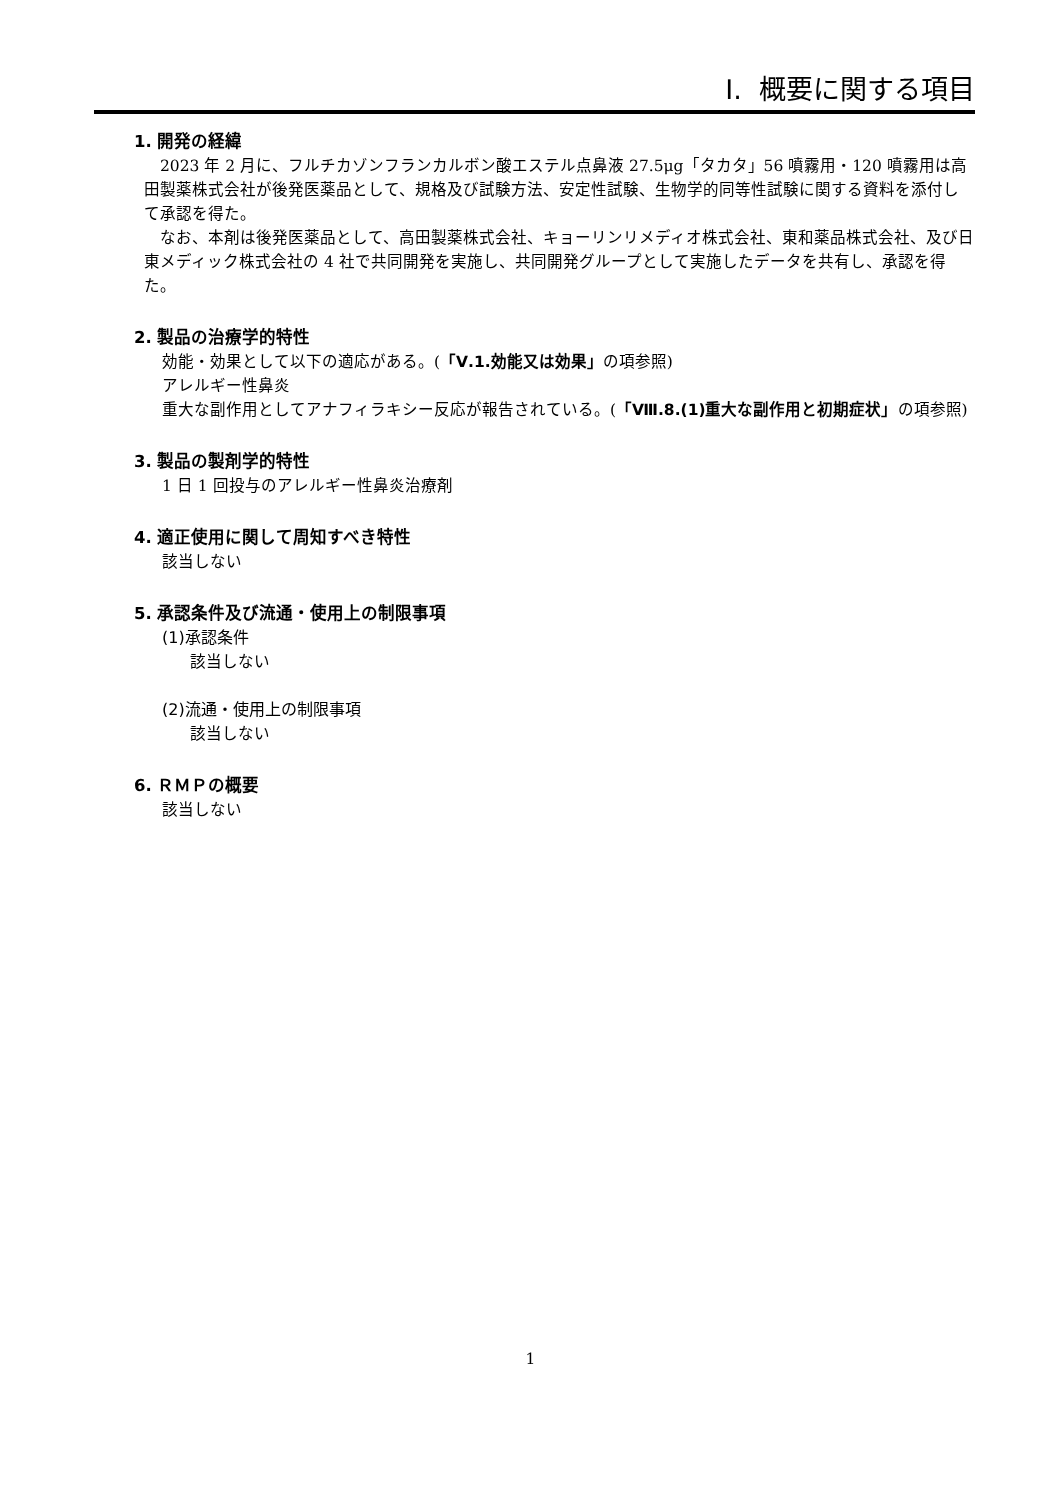I. 概要に関する項目
1. 開発の経緯
2023 年 2 月に、フルチカゾンフランカルボン酸エステル点鼻液 27.5μg「タカタ」56 噴霧用・120 噴霧用は高田製薬株式会社が後発医薬品として、規格及び試験方法、安定性試験、生物学的同等性試験に関する資料を添付して承認を得た。
なお、本剤は後発医薬品として、高田製薬株式会社、キョーリンリメディオ株式会社、東和薬品株式会社、及び日東メディック株式会社の 4 社で共同開発を実施し、共同開発グループとして実施したデータを共有し、承認を得た。
2. 製品の治療学的特性
効能・効果として以下の適応がある。(「Ⅴ.1.効能又は効果」の項参照)
アレルギー性鼻炎
重大な副作用としてアナフィラキシー反応が報告されている。(「Ⅷ.8.(1)重大な副作用と初期症状」の項参照)
3. 製品の製剤学的特性
1 日 1 回投与のアレルギー性鼻炎治療剤
4. 適正使用に関して周知すべき特性
該当しない
5. 承認条件及び流通・使用上の制限事項
(1)承認条件
該当しない
(2)流通・使用上の制限事項
該当しない
6. ＲＭＰの概要
該当しない
1